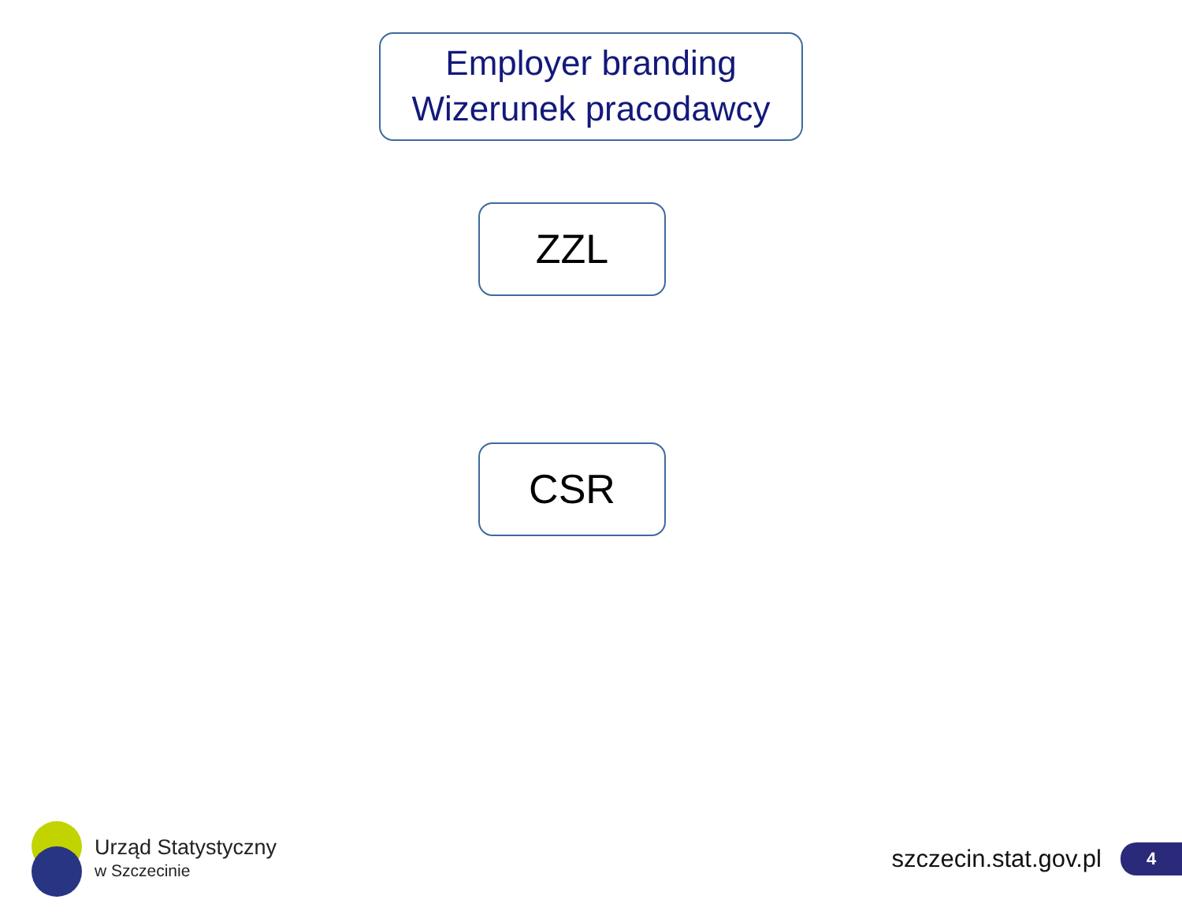Employer branding
Wizerunek pracodawcy
ZZL
CSR
Urząd Statystyczny
w Szczecinie
szczecin.stat.gov.pl
4